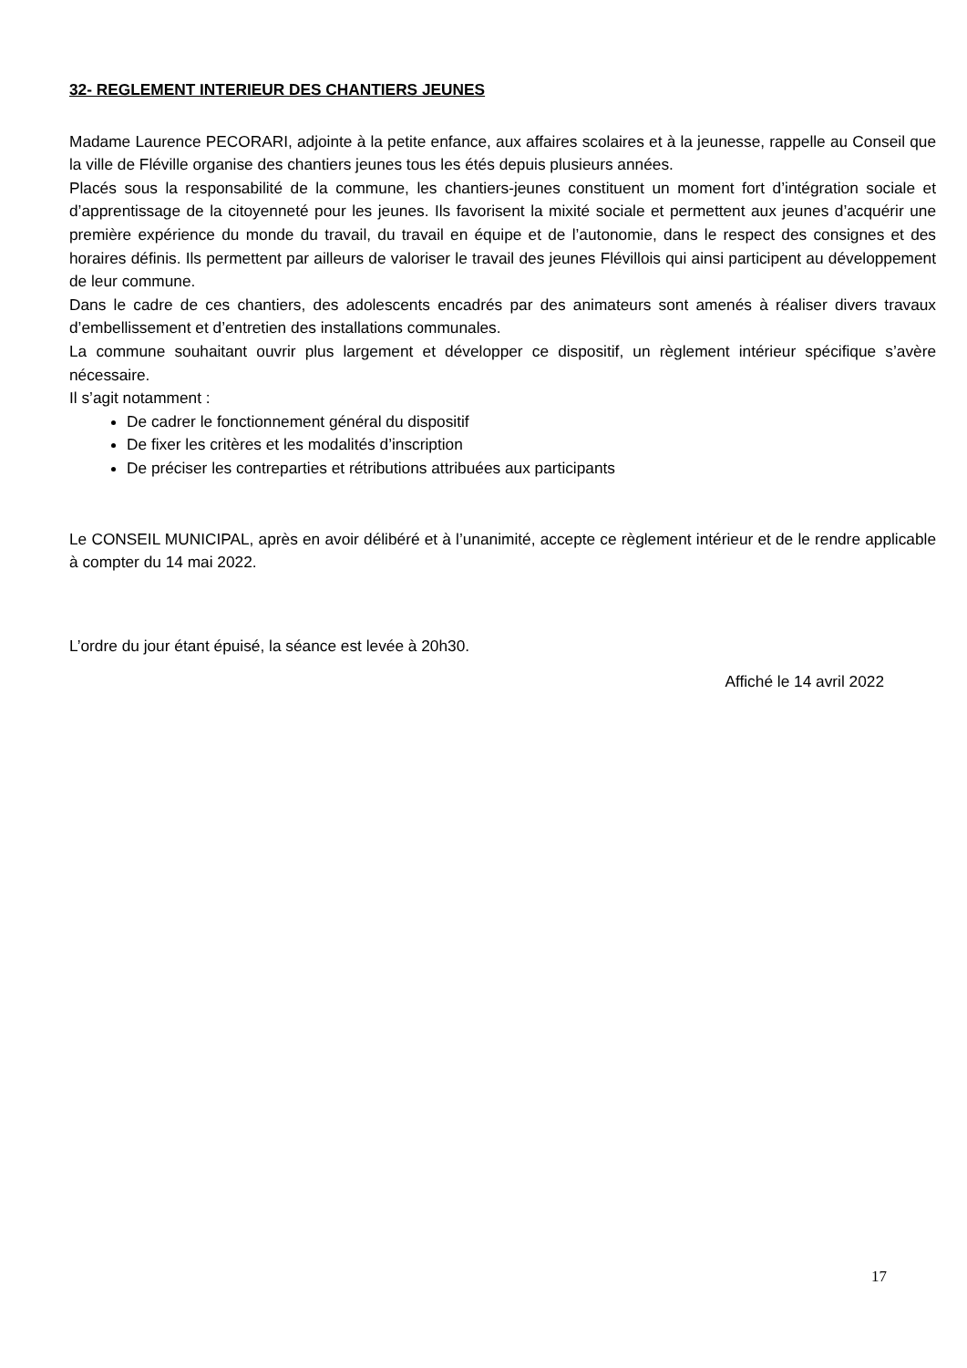32- REGLEMENT INTERIEUR DES CHANTIERS JEUNES
Madame Laurence PECORARI, adjointe à la petite enfance, aux affaires scolaires et à la jeunesse, rappelle au Conseil que la ville de Fléville organise des chantiers jeunes tous les étés depuis plusieurs années.
Placés sous la responsabilité de la commune, les chantiers-jeunes constituent un moment fort d’intégration sociale et d’apprentissage de la citoyenneté pour les jeunes. Ils favorisent la mixité sociale et permettent aux jeunes d’acquérir une première expérience du monde du travail, du travail en équipe et de l’autonomie, dans le respect des consignes et des horaires définis. Ils permettent par ailleurs de valoriser le travail des jeunes Flévillois qui ainsi participent au développement de leur commune.
Dans le cadre de ces chantiers, des adolescents encadrés par des animateurs sont amenés à réaliser divers travaux d’embellissement et d’entretien des installations communales.
La commune souhaitant ouvrir plus largement et développer ce dispositif, un règlement intérieur spécifique s’avère nécessaire.
Il s’agit notamment :
De cadrer le fonctionnement général du dispositif
De fixer les critères et les modalités d’inscription
De préciser les contreparties et rétributions attribuées aux participants
Le CONSEIL MUNICIPAL, après en avoir délibéré et à l’unanimité, accepte ce règlement intérieur et de le rendre applicable à compter du 14 mai 2022.
L’ordre du jour étant épuisé, la séance est levée à 20h30.
Affiché le 14 avril 2022
17